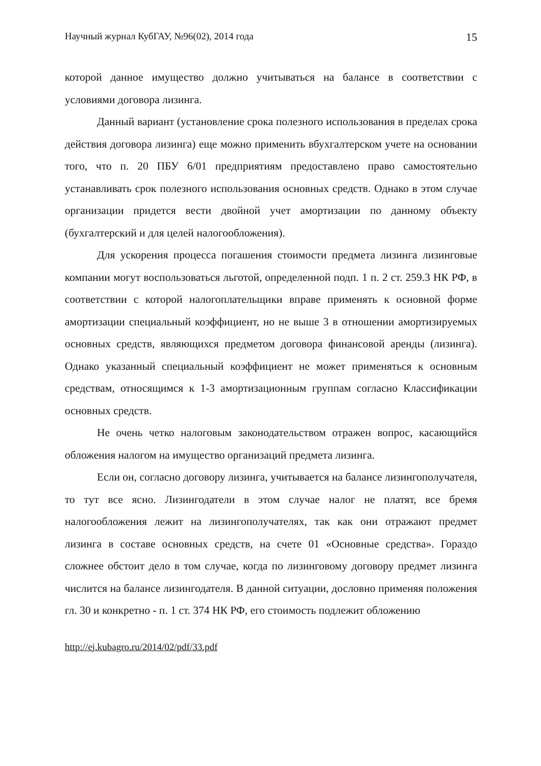Научный журнал КубГАУ, №96(02), 2014 года 15
которой данное имущество должно учитываться на балансе в соответствии с условиями договора лизинга.
Данный вариант (установление срока полезного использования в пределах срока действия договора лизинга) еще можно применить вбухгалтерском учете на основании того, что п. 20 ПБУ 6/01 предприятиям предоставлено право самостоятельно устанавливать срок полезного использования основных средств. Однако в этом случае организации придется вести двойной учет амортизации по данному объекту (бухгалтерский и для целей налогообложения).
Для ускорения процесса погашения стоимости предмета лизинга лизинговые компании могут воспользоваться льготой, определенной подп. 1 п. 2 ст. 259.3 НК РФ, в соответствии с которой налогоплательщики вправе применять к основной форме амортизации специальный коэффициент, но не выше 3 в отношении амортизируемых основных средств, являющихся предметом договора финансовой аренды (лизинга). Однако указанный специальный коэффициент не может применяться к основным средствам, относящимся к 1-3 амортизационным группам согласно Классификации основных средств.
Не очень четко налоговым законодательством отражен вопрос, касающийся обложения налогом на имущество организаций предмета лизинга.
Если он, согласно договору лизинга, учитывается на балансе лизингополучателя, то тут все ясно. Лизингодатели в этом случае налог не платят, все бремя налогообложения лежит на лизингополучателях, так как они отражают предмет лизинга в составе основных средств, на счете 01 «Основные средства». Гораздо сложнее обстоит дело в том случае, когда по лизинговому договору предмет лизинга числится на балансе лизингодателя. В данной ситуации, дословно применяя положения гл. 30 и конкретно - п. 1 ст. 374 НК РФ, его стоимость подлежит обложению
http://ej.kubagro.ru/2014/02/pdf/33.pdf